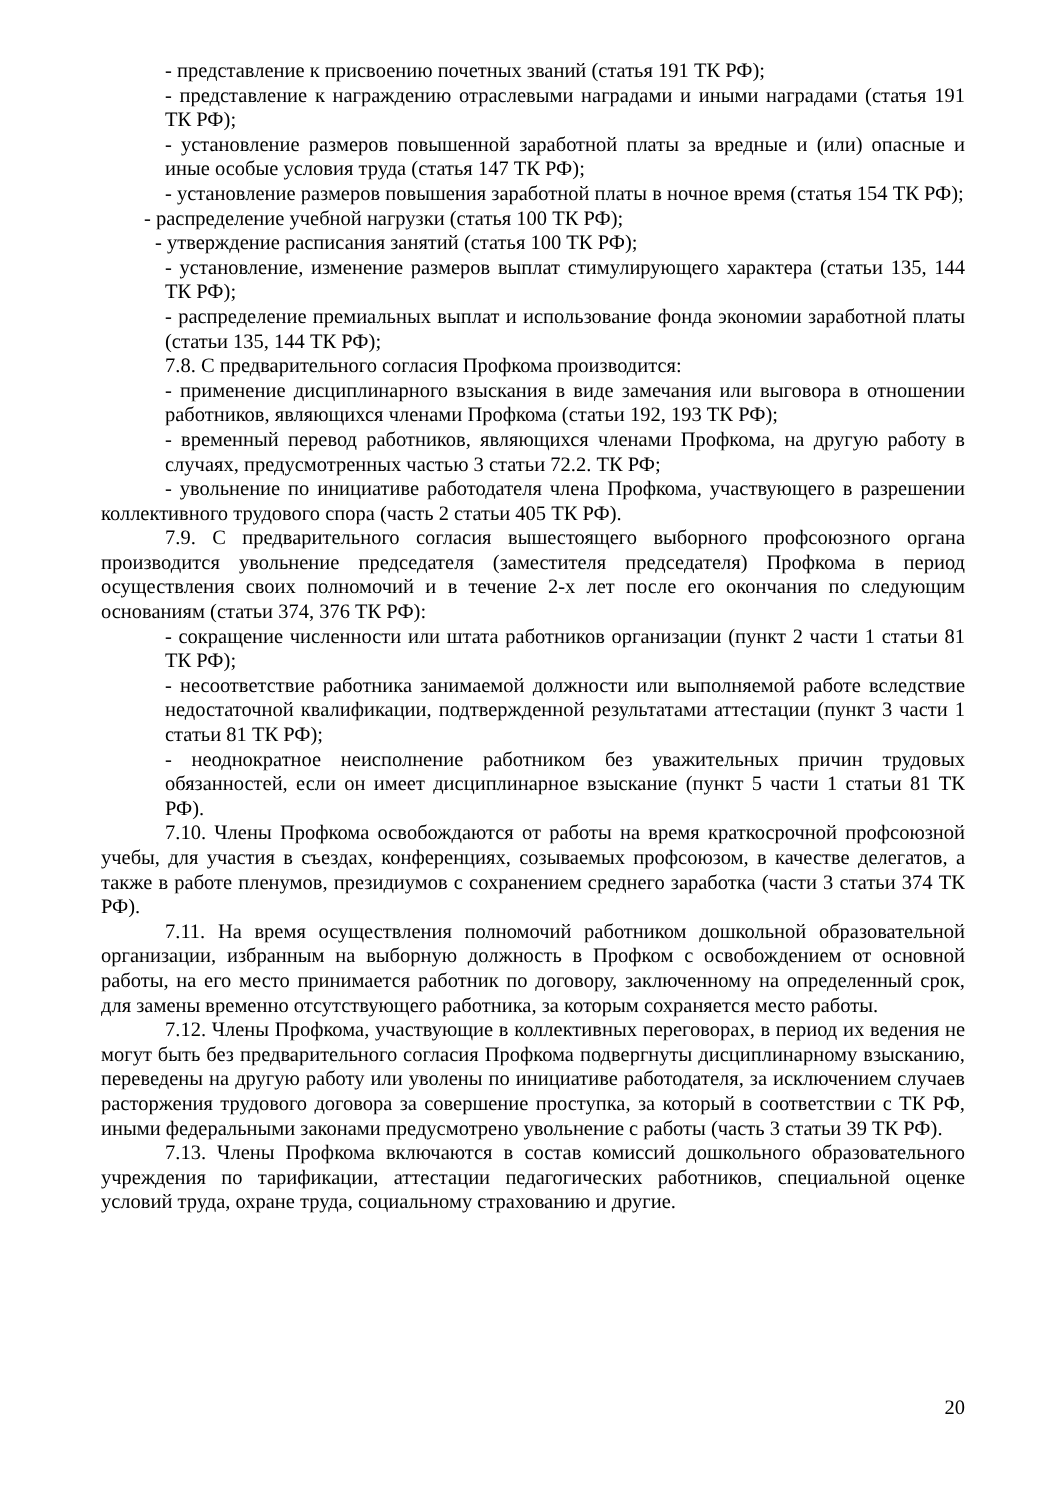- представление к присвоению почетных званий (статья 191 ТК РФ);
- представление к награждению отраслевыми наградами и иными наградами (статья 191 ТК РФ);
- установление размеров повышенной заработной платы за вредные и (или) опасные и иные особые условия труда (статья 147 ТК РФ);
- установление размеров повышения заработной платы в ночное время (статья 154 ТК РФ);
- распределение учебной нагрузки (статья 100 ТК РФ);
- утверждение расписания занятий (статья 100 ТК РФ);
- установление, изменение размеров выплат стимулирующего характера (статьи 135, 144 ТК РФ);
- распределение премиальных выплат и использование фонда экономии заработной платы (статьи 135, 144 ТК РФ);
7.8. С предварительного согласия Профкома производится:
- применение дисциплинарного взыскания в виде замечания или выговора в отношении работников, являющихся членами Профкома (статьи 192, 193 ТК РФ);
- временный перевод работников, являющихся членами Профкома, на другую работу в случаях, предусмотренных частью 3 статьи 72.2. ТК РФ;
- увольнение по инициативе работодателя члена Профкома, участвующего в разрешении коллективного трудового спора (часть 2 статьи 405 ТК РФ).
7.9. С предварительного согласия вышестоящего выборного профсоюзного органа производится увольнение председателя (заместителя председателя) Профкома в период осуществления своих полномочий и в течение 2-х лет после его окончания по следующим основаниям (статьи 374, 376 ТК РФ):
- сокращение численности или штата работников организации (пункт 2 части 1 статьи 81 ТК РФ);
- несоответствие работника занимаемой должности или выполняемой работе вследствие недостаточной квалификации, подтвержденной результатами аттестации (пункт 3 части 1 статьи 81 ТК РФ);
- неоднократное неисполнение работником без уважительных причин трудовых обязанностей, если он имеет дисциплинарное взыскание (пункт 5 части 1 статьи 81 ТК РФ).
7.10. Члены Профкома освобождаются от работы на время краткосрочной профсоюзной учебы, для участия в съездах, конференциях, созываемых профсоюзом, в качестве делегатов, а также в работе пленумов, президиумов с сохранением среднего заработка (части 3 статьи 374 ТК РФ).
7.11. На время осуществления полномочий работником дошкольной образовательной организации, избранным на выборную должность в Профком с освобождением от основной работы, на его место принимается работник по договору, заключенному на определенный срок, для замены временно отсутствующего работника, за которым сохраняется место работы.
7.12. Члены Профкома, участвующие в коллективных переговорах, в период их ведения не могут быть без предварительного согласия Профкома подвергнуты дисциплинарному взысканию, переведены на другую работу или уволены по инициативе работодателя, за исключением случаев расторжения трудового договора за совершение проступка, за который в соответствии с ТК РФ, иными федеральными законами предусмотрено увольнение с работы (часть 3 статьи 39 ТК РФ).
7.13. Члены Профкома включаются в состав комиссий дошкольного образовательного учреждения по тарификации, аттестации педагогических работников, специальной оценке условий труда, охране труда, социальному страхованию и другие.
20